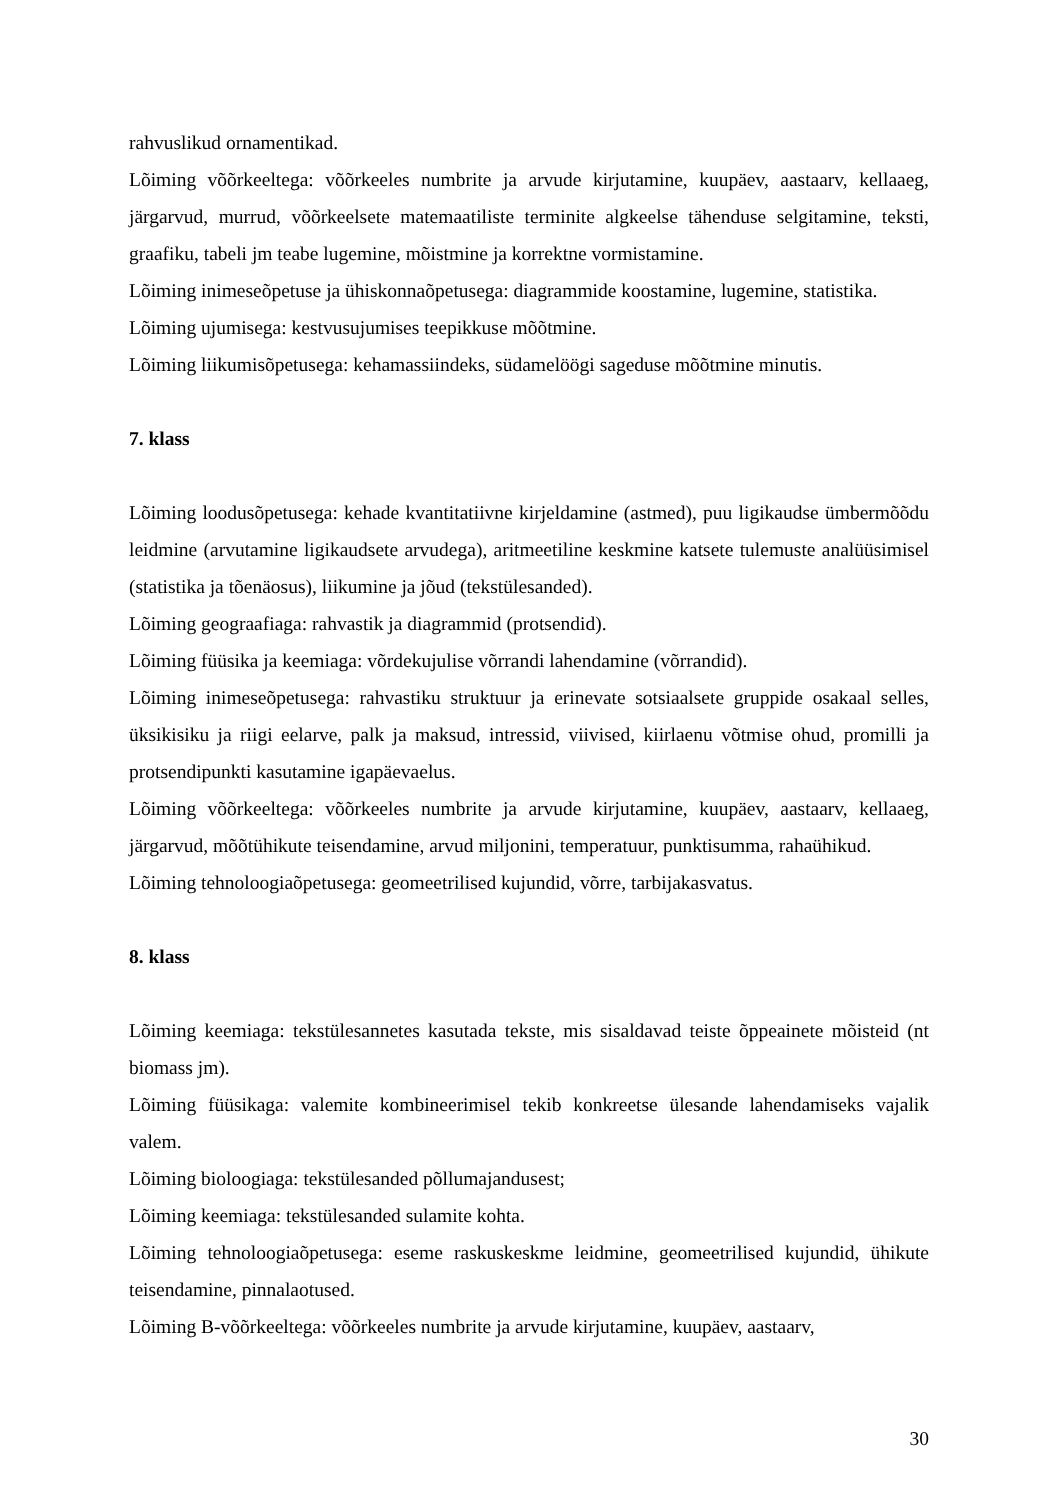rahvuslikud ornamentikad.
Lõiming võõrkeeltega: võõrkeeles numbrite ja arvude kirjutamine, kuupäev, aastaarv, kellaaeg, järgarvud, murrud, võõrkeelsete matemaatiliste terminite algkeelse tähenduse selgitamine, teksti, graafiku, tabeli jm teabe lugemine, mõistmine ja korrektne vormistamine.
Lõiming inimeseõpetuse ja ühiskonnaõpetusega: diagrammide koostamine, lugemine, statistika.
Lõiming ujumisega: kestvusujumises teepikkuse mõõtmine.
Lõiming liikumisõpetusega: kehamassiindeks, südamelöögi sageduse mõõtmine minutis.
7. klass
Lõiming loodusõpetusega: kehade kvantitatiivne kirjeldamine (astmed), puu ligikaudse ümbermõõdu leidmine (arvutamine ligikaudsete arvudega), aritmeetiline keskmine katsete tulemuste analüüsimisel (statistika ja tõenäosus), liikumine ja jõud (tekstülesanded).
Lõiming geograafiaga: rahvastik ja diagrammid (protsendid).
Lõiming füüsika ja keemiaga: võrdekujulise võrrandi lahendamine (võrrandid).
Lõiming inimeseõpetusega: rahvastiku struktuur ja erinevate sotsiaalsete gruppide osakaal selles, üksikisiku ja riigi eelarve, palk ja maksud, intressid, viivised, kiirlaenu võtmise ohud, promilli ja protsendipunkti kasutamine igapäevaelus.
Lõiming võõrkeeltega: võõrkeeles numbrite ja arvude kirjutamine, kuupäev, aastaarv, kellaaeg, järgarvud, mõõtühikute teisendamine, arvud miljonini, temperatuur, punktisumma, rahaühikud.
Lõiming tehnoloogiaõpetusega: geomeetrilised kujundid, võrre, tarbijakasvatus.
8. klass
Lõiming keemiaga: tekstülesannetes kasutada tekste, mis sisaldavad teiste õppeainete mõisteid (nt biomass jm).
Lõiming füüsikaga: valemite kombineerimisel tekib konkreetse ülesande lahendamiseks vajalik valem.
Lõiming bioloogiaga: tekstülesanded põllumajandusest;
Lõiming keemiaga: tekstülesanded sulamite kohta.
Lõiming tehnoloogiaõpetusega: eseme raskuskeskme leidmine, geomeetrilised kujundid, ühikute teisendamine, pinnalaotused.
Lõiming B-võõrkeeltega: võõrkeeles numbrite ja arvude kirjutamine, kuupäev, aastaarv,
30